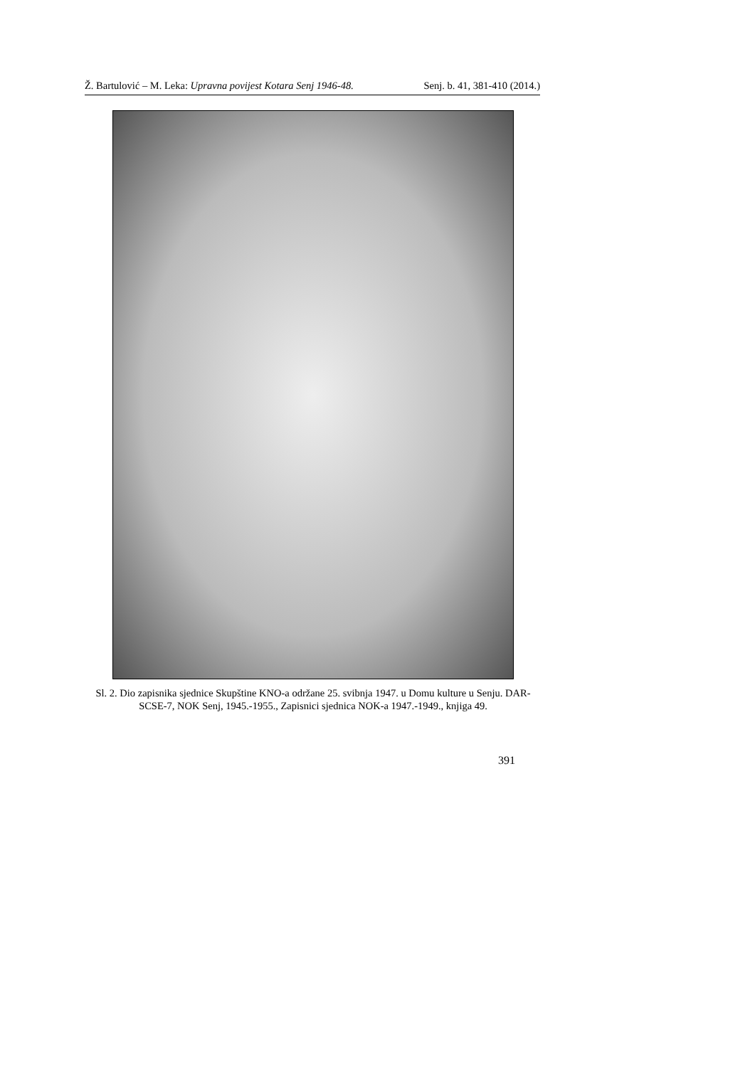Ž. Bartulović – M. Leka: Upravna povijest Kotara Senj 1946-48. Senj. b. 41, 381-410 (2014.)
Sl. 2. Dio zapisnika sjednice Skupštine KNO-a održane 25. svibnja 1947. u Domu kulture u Senju. DAR-SCSE-7, NOK Senj, 1945.-1955., Zapisnici sjednica NOK-a 1947.-1949., knjiga 49.
391